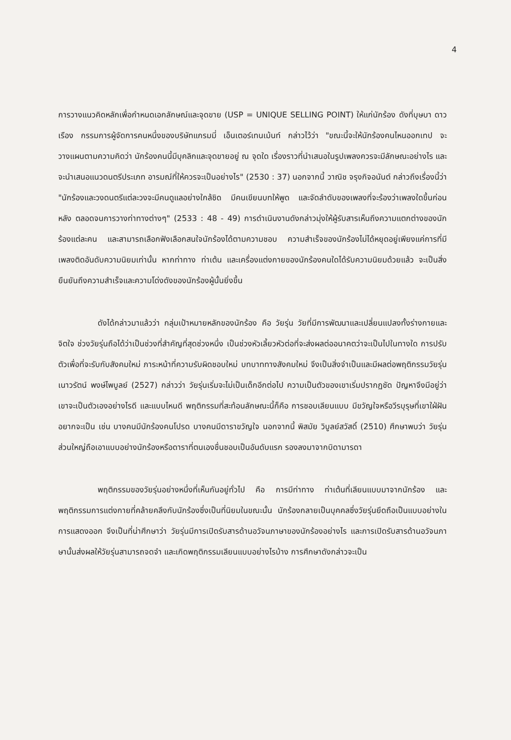4
การวางแนวคิดหลักเพื่อกำหนดเอกลักษณ์และจุดขาย (USP = UNIQUE SELLING POINT) ให้แก่นักร้อง ดังที่บุษบา ดาวเรือง กรรมการผู้จัดการคนหนึ่งของบริษัทแกรมมี่ เอ็นเตอร์เทนเม้นท์ กล่าวไว้ว่า "ขณะนี้จะให้นักร้องคนไหนออกเทป จะวางแผนตามความคิดว่า นักร้องคนนี้มีบุคลิกและจุดขายอยู่ ณ จุดใด เรื่องราวที่นำเสนอในรูปเพลงควรจะมีลักษณะอย่างไร และจะนำเสนอแนวดนตรีประเภท อารมณ์ที่ให้ควรจะเป็นอย่างไร" (2530 : 37) นอกจากนี้ วาณิช จรุงกิจอนันต์ กล่าวถึงเรื่องนี้ว่า "นักร้องและวงดนตรีแต่ละวงจะมีคนดูแลอย่างใกล้ชิด มีคนเขียนบทให้พูด และจัดลำดับของเพลงที่จะร้องว่าเพลงใดขึ้นก่อนหลัง ตลอดจนการวางท่าทางต่างๆ" (2533 : 48 - 49) การดำเนินงานดังกล่าวมุ่งให้ผู้รับสารเห็นถึงความแตกต่างของนักร้องแต่ละคน และสามารถเลือกฟังเลือกสนใจนักร้องได้ตามความชอบ ความสำเร็จของนักร้องไม่ได้หยุดอยู่เพียงแค่การที่มีเพลงติดอันดับความนิยมเท่านั้น หากท่าทาง ท่าเต้น และเครื่องแต่งกายของนักร้องคนใดได้รับความนิยมด้วยแล้ว จะเป็นสิ่งยืนยันถึงความสำเร็จและความโด่งดังของนักร้องผู้นั้นยิ่งขึ้น
ดังได้กล่าวมาแล้วว่า กลุ่มเป้าหมายหลักของนักร้อง คือ วัยรุ่น วัยที่มีการพัฒนาและเปลี่ยนแปลงทั้งร่างกายและจิตใจ ช่วงวัยรุ่นถือได้ว่าเป็นช่วงที่สำคัญที่สุดช่วงหนึ่ง เป็นช่วงหัวเลี้ยวหัวต่อที่จะส่งผลต่ออนาคตว่าจะเป็นไปในทางใด การปรับตัวเพื่อที่จะรับกับสังคมใหม่ ภาระหน้าที่ความรับผิดชอบใหม่ บทบาททางสังคมใหม่ จึงเป็นสิ่งจำเป็นและมีผลต่อพฤติกรรมวัยรุ่น เนาวรัตน์ พงษ์ไพบูลย์ (2527) กล่าวว่า วัยรุ่นเริ่มจะไม่เป็นเด็กอีกต่อไป ความเป็นตัวของเขาเริ่มปรากฏชัด ปัญหาจึงมีอยู่ว่า เขาจะเป็นตัวเองอย่างไรดี และแบบไหนดี พฤติกรรมที่สะท้อนลักษณะนี้ก็คือ การชอบเลียนแบบ มีขวัญใจหรือวีรบุรุษที่เขาใฝ่ฝันอยากจะเป็น เช่น บางคนมีนักร้องคนโปรด บางคนมีดาราขวัญใจ นอกจากนี้ พิสมัย วิบูลย์สวัสดิ์ (2510) ศึกษาพบว่า วัยรุ่นส่วนใหญ่ถือเอาแบบอย่างนักร้องหรือดาราที่ตนเองชื่นชอบเป็นอันดับแรก รองลงมาจากบิดามารดา
พฤติกรรมของวัยรุ่นอย่างหนึ่งที่เห็นกันอยู่ทั่วไป คือ การมีท่าทาง ท่าเต้นที่เลียนแบบมาจากนักร้อง และพฤติกรรมการแต่งกายที่คล้ายคลึงกับนักร้องซึ่งเป็นที่นิยมในขณะนั้น นักร้องกลายเป็นบุคคลซึ่งวัยรุ่นยึดถือเป็นแบบอย่างในการแสดงออก จึงเป็นที่น่าศึกษาว่า วัยรุ่นมีการเปิดรับสารด้านอวัจนภาษาของนักร้องอย่างไร และการเปิดรับสารด้านอวัจนภาษานั้นส่งผลให้วัยรุ่นสามารถจดจำ และเกิดพฤติกรรมเลียนแบบอย่างไรบ้าง การศึกษาดังกล่าวจะเป็น